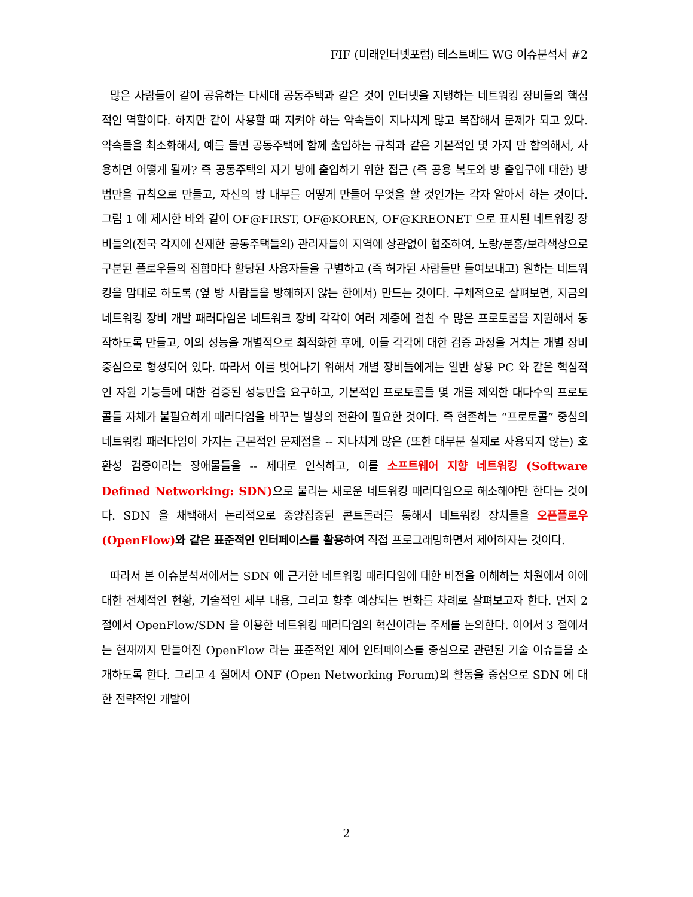FIF (미래인터넷포럼) 테스트베드 WG 이슈분석서 #2
많은 사람들이 같이 공유하는 다세대 공동주택과 같은 것이 인터넷을 지탱하는 네트워킹 장비들의 핵심적인 역할이다. 하지만 같이 사용할 때 지켜야 하는 약속들이 지나치게 많고 복잡해서 문제가 되고 있다. 약속들을 최소화해서, 예를 들면 공동주택에 함께 출입하는 규칙과 같은 기본적인 몇 가지 만 합의해서, 사용하면 어떻게 될까? 즉 공동주택의 자기 방에 출입하기 위한 접근 (즉 공용 복도와 방 출입구에 대한) 방법만을 규칙으로 만들고, 자신의 방 내부를 어떻게 만들어 무엇을 할 것인가는 각자 알아서 하는 것이다. 그림 1 에 제시한 바와 같이 OF@FIRST, OF@KOREN, OF@KREONET 으로 표시된 네트워킹 장비들의(전국 각지에 산재한 공동주택들의) 관리자들이 지역에 상관없이 협조하여, 노랑/분홍/보라색상으로 구분된 플로우들의 집합마다 할당된 사용자들을 구별하고 (즉 허가된 사람들만 들여보내고) 원하는 네트워킹을 맘대로 하도록 (옆 방 사람들을 방해하지 않는 한에서) 만드는 것이다. 구체적으로 살펴보면, 지금의 네트워킹 장비 개발 패러다임은 네트워크 장비 각각이 여러 계층에 걸친 수 많은 프로토콜을 지원해서 동작하도록 만들고, 이의 성능을 개별적으로 최적화한 후에, 이들 각각에 대한 검증 과정을 거치는 개별 장비 중심으로 형성되어 있다. 따라서 이를 벗어나기 위해서 개별 장비들에게는 일반 상용 PC 와 같은 핵심적인 자원 기능들에 대한 검증된 성능만을 요구하고, 기본적인 프로토콜들 몇 개를 제외한 대다수의 프로토콜들 자체가 불필요하게 패러다임을 바꾸는 발상의 전환이 필요한 것이다. 즉 현존하는 “프로토콜” 중심의 네트워킹 패러다임이 가지는 근본적인 문제점을 -- 지나치게 많은 (또한 대부분 실제로 사용되지 않는) 호환성 검증이라는 장애물들을 -- 제대로 인식하고, 이를 소프트웨어 지향 네트워킹 (Software Defined Networking: SDN) 으로 불리는 새로운 네트워킹 패러다임으로 해소해야만 한다는 것이다. SDN 을 채택해서 논리적으로 중앙집중된 콘트롤러를 통해서 네트워킹 장치들을 오픈플로우(OpenFlow) 와 같은 표준적인 인터페이스를 활용하여 직접 프로그래밍하면서 제어하자는 것이다.
따라서 본 이슈분석서에서는 SDN 에 근거한 네트워킹 패러다임에 대한 비전을 이해하는 차원에서 이에 대한 전체적인 현황, 기술적인 세부 내용, 그리고 향후 예상되는 변화를 차례로 살펴보고자 한다. 먼저 2 절에서 OpenFlow/SDN 을 이용한 네트워킹 패러다임의 혁신이라는 주제를 논의한다. 이어서 3 절에서는 현재까지 만들어진 OpenFlow 라는 표준적인 제어 인터페이스를 중심으로 관련된 기술 이슈들을 소개하도록 한다. 그리고 4 절에서 ONF (Open Networking Forum)의 활동을 중심으로 SDN 에 대한 전략적인 개발이
2